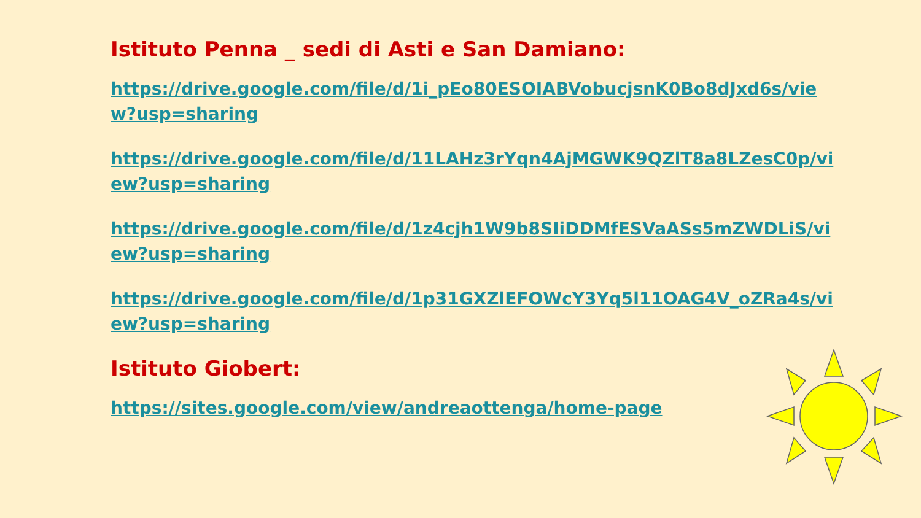Istituto Penna _ sedi di Asti e San Damiano:
https://drive.google.com/file/d/1i_pEo80ESOIABVobucjsnK0Bo8dJxd6s/view?usp=sharing
https://drive.google.com/file/d/11LAHz3rYqn4AjMGWK9QZlT8a8LZesC0p/view?usp=sharing
https://drive.google.com/file/d/1z4cjh1W9b8SIiDDMfESVaASs5mZWDLiS/view?usp=sharing
https://drive.google.com/file/d/1p31GXZlEFOWcY3Yq5l11OAG4V_oZRa4s/view?usp=sharing
Istituto Giobert:
https://sites.google.com/view/andreaottenga/home-page